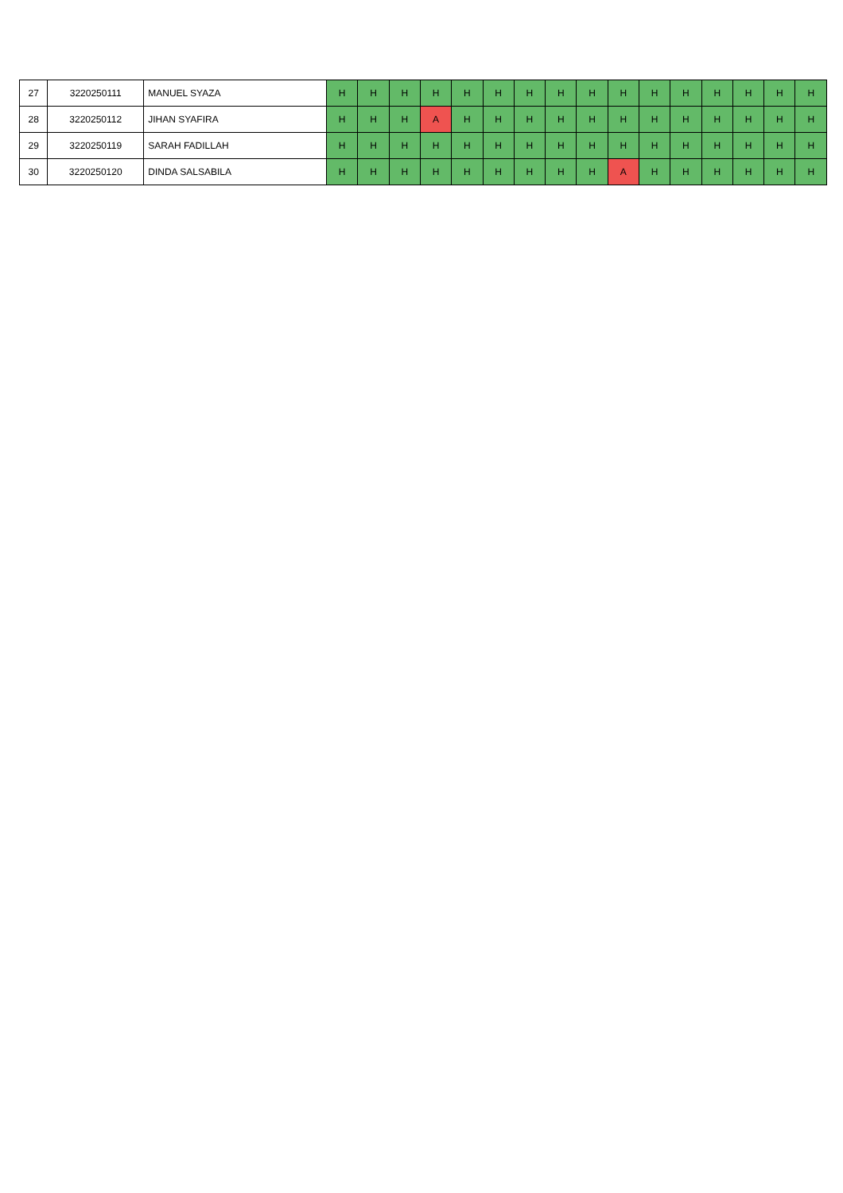| 27 | 3220250111 | MANUEL SYAZA | H | H | H | H | H | H | H | H | H | H | H | H | H | H | H | H |
| 28 | 3220250112 | JIHAN SYAFIRA | H | H | H | A | H | H | H | H | H | H | H | H | H | H | H | H |
| 29 | 3220250119 | SARAH FADILLAH | H | H | H | H | H | H | H | H | H | H | H | H | H | H | H | H |
| 30 | 3220250120 | DINDA SALSABILA | H | H | H | H | H | H | H | H | H | A | H | H | H | H | H | H |